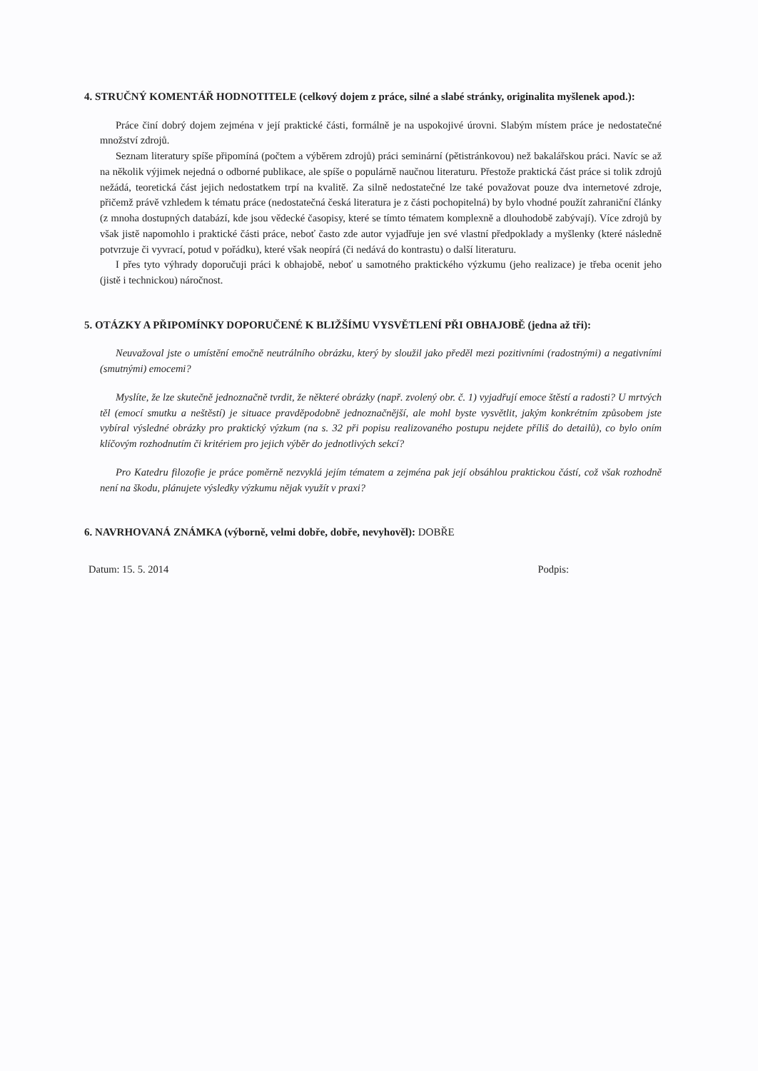4. STRUČNÝ KOMENTÁŘ HODNOTITELE (celkový dojem z práce, silné a slabé stránky, originalita myšlenek apod.):
Práce činí dobrý dojem zejména v její praktické části, formálně je na uspokojivé úrovni. Slabým místem práce je nedostatečné množství zdrojů.
Seznam literatury spíše připomíná (počtem a výběrem zdrojů) práci seminární (pětistránkovou) než bakalářskou práci. Navíc se až na několik výjimek nejedná o odborné publikace, ale spíše o populárně naučnou literaturu. Přestože praktická část práce si tolik zdrojů nežádá, teoretická část jejich nedostatkem trpí na kvalitě. Za silně nedostatečné lze také považovat pouze dva internetové zdroje, přičemž právě vzhledem k tématu práce (nedostatečná česká literatura je z části pochopitelná) by bylo vhodné použít zahraniční články (z mnoha dostupných databází, kde jsou vědecké časopisy, které se tímto tématem komplexně a dlouhodobě zabývají). Více zdrojů by však jistě napomohlo i praktické části práce, neboť často zde autor vyjadřuje jen své vlastní předpoklady a myšlenky (které následně potvrzuje či vyvrací, potud v pořádku), které však neopírá (či nedává do kontrastu) o další literaturu.
I přes tyto výhrady doporučuji práci k obhajobě, neboť u samotného praktického výzkumu (jeho realizace) je třeba ocenit jeho (jistě i technickou) náročnost.
5. OTÁZKY A PŘIPOMÍNKY DOPORUČENÉ K BLIŽŠÍMU VYSVĚTLENÍ PŘI OBHAJOBĚ (jedna až tři):
Neuvažoval jste o umístění emočně neutrálního obrázku, který by sloužil jako předěl mezi pozitivními (radostnými) a negativními (smutnými) emocemi?
Myslíte, že lze skutečně jednoznačně tvrdit, že některé obrázky (např. zvolený obr. č. 1) vyjadřují emoce štěstí a radosti? U mrtvých těl (emocí smutku a neštěstí) je situace pravděpodobně jednoznačnější, ale mohl byste vysvětlit, jakým konkrétním způsobem jste vybíral výsledné obrázky pro praktický výzkum (na s. 32 při popisu realizovaného postupu nejdete příliš do detailů), co bylo oním klíčovým rozhodnutím či kritériem pro jejich výběr do jednotlivých sekcí?
Pro Katedru filozofie je práce poměrně nezvyklá jejím tématem a zejména pak její obsáhlou praktickou částí, což však rozhodně není na škodu, plánujete výsledky výzkumu nějak využít v praxi?
6. NAVRHOVANÁ ZNÁMKA (výborně, velmi dobře, dobře, nevyhověl): DOBŘE
Datum: 15. 5. 2014 Podpis: